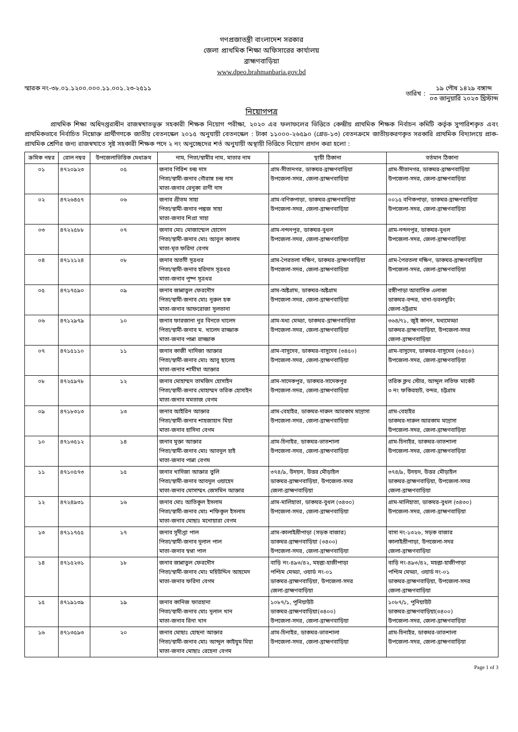গণপ্রজাতন্ত্রী বাংলাদেশ সরকার
জেলা প্রাথমিক শিক্ষা অফিসারের কার্যালয়
ব্রাহ্মণবাড়িয়া
www.dpeo.brahmanbaria.gov.bd
স্মারক নং-৩৮.০১.১২০০.০০০.১১.০০১.২৩-২৫১১
তারিখ :
১৯ পৌষ ১৪২৯ বঙ্গাব্দ
০৩ জানুয়ারি ২০২৩ খ্রিস্টাব্দ
নিয়োগপত্র
প্রাথমিক শিক্ষা অধিদপ্তরাধীন রাজস্বখাতভুক্ত সহকারী শিক্ষক নিয়োগ পরীক্ষা, ২০২০ এর ফলাফলের ভিত্তিতে কেন্দ্রীয় প্রাথমিক শিক্ষক নির্বাচন কমিটি কর্তৃক সুপারিশকৃত এবং প্রাথমিকভাবে নির্বাচিত নিম্নোক্ত প্রার্থীগণকে জাতীয় বেতনস্কেল ২০১৫ অনুযায়ী বেতনস্কেল : টাকা ১১০০০-২৬৫৯০ (গ্রেড-১৩) বেতনক্রমে জাতীয়করণকৃত সরকারি প্রাথমিক বিদ্যালয়ে প্রাক-প্রাথমিক শ্রেণির জন্য রাজস্বখাতে সৃষ্ট সহকারী শিক্ষক পদে ২ নং অনুচ্ছেদের শর্ত অনুযায়ী অস্থায়ী ভিত্তিতে নিয়োগ প্রদান করা হলো :
| ক্রমিক নম্বর | রোল নম্বর | উপজেলাভিত্তিক মেধাক্রম | নাম, পিতা/স্বামীর নাম, মাতার নাম | স্থায়ী ঠিকানা | বর্তমান ঠিকানা |
| --- | --- | --- | --- | --- | --- |
| ০১ | ৪৭২০৯২৩ | ০৫ | জনাব গিরিশ চন্দ্র দাস পিতা/স্বামী-জনাব গৌরাঙ্গ চন্দ্র দাস মাতা-জনাব রেনুকা রাণী দাস | গ্রাম-সীতানগর, ডাকঘর-ব্রাহ্মণবাড়িয়া উপজেলা-সদর, জেলা-ব্রাহ্মণবাড়িয়া | গ্রাম-সীতানগর, ডাকঘর-ব্রাহ্মণবাড়িয়া উপজেলা-সদর, জেলা-ব্রাহ্মণবাড়িয়া |
| ০২ | ৪৭২৬৪৫৭ | ০৬ | জনাব প্রীতম সাহা পিতা/স্বামী-জনাব পঙ্কজ সাহা মাতা-জনাব শিপ্রা সাহা | গ্রাম-বণিকপাড়া, ডাকঘর-ব্রাহ্মণবাড়িয়া উপজেলা-সদর, জেলা-ব্রাহ্মণবাড়িয়া | ০০১৫ বণিকপাড়া, ডাকঘর-ব্রাহ্মণবাড়িয়া উপজেলা-সদর, জেলা-ব্রাহ্মণবাড়িয়া |
| ০৩ | ৪৭২২৫৮৮ | ০৭ | জনাব মোঃ মোজাম্মেল হোসেন পিতা/স্বামী-জনাব মোঃ আবুল কালাম মাতা-মৃত ফরিদা বেগম | গ্রাম-নন্দনপুর, ডাকঘর-বুধল উপজেলা-সদর, জেলা-ব্রাহ্মণবাড়িয়া | গ্রাম-নন্দনপুর, ডাকঘর-বুধল উপজেলা-সদর, জেলা-ব্রাহ্মণবাড়িয়া |
| ০৪ | ৪৭১২১২৪ | ০৮ | জনাব অতসী সূত্রধর পিতা/স্বামী-জনাব হরিদাস সূত্রধর মাতা-জনাব পুষ্প সূত্রধর | গ্রাম-পৈরতলা দক্ষিণ, ডাকঘর-ব্রাহ্মণবাড়িয়া উপজেলা-সদর, জেলা-ব্রাহ্মণবাড়িয়া | গ্রাম-পৈরতলা দক্ষিণ, ডাকঘর-ব্রাহ্মণবাড়িয়া উপজেলা-সদর, জেলা-ব্রাহ্মণবাড়িয়া |
| ০৫ | ৪৭১৭৫৯০ | ০৯ | জনাব জান্নাতুল ফেরদৌস পিতা/স্বামী-জনাব মোঃ নুরুল হক মাতা-জনাব আফরোজা সুলতানা | গ্রাম-অষ্টগ্রাম, ডাকঘর-অষ্টগ্রাম উপজেলা-সদর, জেলা-ব্রাহ্মণবাড়িয়া | রঙ্গীপাড়া আবাসিক এলাকা ডাকঘর-বন্দর, থানা-ডবলমুরিং জেলা-চট্টগ্রাম |
| ০৬ | ৪৭১২৯৭৯ | ১০ | জনাব ফারজানা নুর বিনতে খালেদ পিতা/স্বামী-জনাব ম. খালেদ রাজ্জাক মাতা-জনাব পান্না রাজ্জাক | গ্রাম-মধ্য মেড্ডা, ডাকঘর-ব্রাহ্মণবাড়িয়া উপজেলা-সদর, জেলা-ব্রাহ্মণবাড়িয়া | ৩৬৪/৭১, জুই কানন, মধ্যমেড্ডা ডাকঘর-ব্রাহ্মণবাড়িয়া, উপজেলা-সদর জেলা-ব্রাহ্মণবাড়িয়া |
| ০৭ | ৪৭১৫১১০ | ১১ | জনাব কাজী খাদিজা আক্তার পিতা/স্বামী-জনাব মোঃ আবু ছালেহ মাতা-জনাব শামীমা আক্তার | গ্রাম-বাসুদেব, ডাকঘর-বাসুদেব (৩৪৫০) উপজেলা-সদর, জেলা-ব্রাহ্মণবাড়িয়া | গ্রাম-বাসুদেব, ডাকঘর-বাসুদেব (৩৪৫০) উপজেলা-সদর, জেলা-ব্রাহ্মণবাড়িয়া |
| ০৮ | ৪৭২৫৯৭৮ | ১২ | জনাব মোহাম্মদ তামজিদ হোসাইন পিতা/স্বামী-জনাব মোহাম্মদ তরিক হোসাইন মাতা-জনাব মমতাজ বেগম | গ্রাম-সাদেকপুর, ডাকঘর-সাদেকপুর উপজেলা-সদর, জেলা-ব্রাহ্মণবাড়িয়া | তরিক ক্লথ স্টোর, আব্দুল লতিফ মার্কেট ৩ নং ফকিরহাট, বন্দর, চট্টগ্রাম |
| ০৯ | ৪৭১৮৩১৩ | ১৩ | জনাব আইরিন আক্তার পিতা/স্বামী-জনাব শাহজাহান মিয়া মাতা-জনাব হাসিনা বেগম | গ্রাম-বেহাইর, ডাকঘর-দারুল আরকাম মাদ্রাসা উপজেলা-সদর, জেলা-ব্রাহ্মণবাড়িয়া | গ্রাম-বেহাইর ডাকঘর-দারুল আরকাম মাদ্রাসা উপজেলা-সদর, জেলা-ব্রাহ্মণবাড়িয়া |
| ১০ | ৪৭১৩৫১২ | ১৪ | জনাব মুক্তা আক্তার পিতা/স্বামী-জনাব মোঃ আবদুল হাই মাতা-জনাব পান্না বেগম | গ্রাম-চিনাইর, ডাকঘর-ভাতশালা উপজেলা-সদর, জেলা-ব্রাহ্মণবাড়িয়া | গ্রাম-চিনাইর, ডাকঘর-ভাতশালা উপজেলা-সদর, জেলা-ব্রাহ্মণবাড়িয়া |
| ১১ | ৪৭১০৫৭৩ | ১৫ | জনাব খাদিজা আক্তার তুলি পিতা/স্বামী-জনাব আবদুল ওয়াহেদ মাতা-জনাব মোসাম্মৎ জেসমিন আক্তার | ৩৭৪/৯, উদয়ন, উত্তর মৌড়াইল ডাকঘর-ব্রাহ্মণবাড়িয়া, উপজেলা-সদর জেলা-ব্রাহ্মণবাড়িয়া | ৩৭৪/৯, উদয়ন, উত্তর মৌড়াইল ডাকঘর-ব্রাহ্মণবাড়িয়া, উপজেলা-সদর জেলা-ব্রাহ্মণবাড়িয়া |
| ১২ | ৪৭২৪৯৩১ | ১৬ | জনাব মোঃ আতিকুল ইসলাম পিতা/স্বামী-জনাব মোঃ শফিকুল ইসলাম মাতা-জনাব মোছাঃ মনোয়ারা বেগম | গ্রাম-মালিহাতা, ডাকঘর-বুধল (৩৪৩০) উপজেলা-সদর, জেলা-ব্রাহ্মণবাড়িয়া | গ্রাম-মালিহাতা, ডাকঘর-বুধল (৩৪৩০) উপজেলা-সদর, জেলা-ব্রাহ্মণবাড়িয়া |
| ১৩ | ৪৭১১৭৫৫ | ১৭ | জনাব সুদীপ্তা পাল পিতা/স্বামী-জনাব দুলাল পাল মাতা-জনাব স্বপ্না পাল | গ্রাম-কালাইশ্রীপাড়া (সড়ক বাজার) ডাকঘর-ব্রাহ্মণবাড়িয়া (৩৪০০) উপজেলা-সদর, জেলা-ব্রাহ্মণবাড়িয়া | বাসা নং-১৩২৬, সড়ক বাজার কালাইশ্রীপাড়া, উপজেলা-সদর জেলা-ব্রাহ্মণবাড়িয়া |
| ১৪ | ৪৭১৫২৩১ | ১৮ | জনাব জান্নাতুল ফেরদৌস পিতা/স্বামী-জনাব মোঃ মহিউদ্দিন আহমেদ মাতা-জনাব ফরিদা বেগম | বাড়ি নং-৪৯৩/৪২, মহল্লা-হাজীপাড়া পশ্চিম মেড্ডা, ওয়ার্ড নং-০১ ডাকঘর-ব্রাহ্মণবাড়িয়া, উপজেলা-সদর জেলা-ব্রাহ্মণবাড়িয়া | বাড়ি নং-৪৯৩/৪২, মহল্লা-হাজীপাড়া পশ্চিম মেড্ডা, ওয়ার্ড নং-০১ ডাকঘর-ব্রাহ্মণবাড়িয়া, উপজেলা-সদর জেলা-ব্রাহ্মণবাড়িয়া |
| ১৫ | ৪৭১৯১৩৯ | ১৯ | জনাব কানিজ ফারহানা পিতা/স্বামী-জনাব মোঃ দুলাল খান মাতা-জনাব রিনা খান | ১০৮৭/১, পুনিয়াউট ডাকঘর-ব্রাহ্মণবাড়িয়া(৩৪০০) উপজেলা-সদর, জেলা-ব্রাহ্মণবাড়িয়া | ১০৮৭/১, পুনিয়াউট ডাকঘর-ব্রাহ্মণবাড়িয়া(৩৪০০) উপজেলা-সদর, জেলা-ব্রাহ্মণবাড়িয়া |
| ১৬ | ৪৭১৩৫৯৩ | ২০ | জনাব মোছাঃ হোছনা আক্তার পিতা/স্বামী-জনাব মোঃ আব্দুল কাইয়ুম মিয়া মাতা-জনাব মোছাঃ রেহেনা বেগম | গ্রাম-চিনাইর, ডাকঘর-ভাতশালা উপজেলা-সদর, জেলা-ব্রাহ্মণবাড়িয়া | গ্রাম-চিনাইর, ডাকঘর-ভাতশালা উপজেলা-সদর, জেলা-ব্রাহ্মণবাড়িয়া |
Page 1 of 3